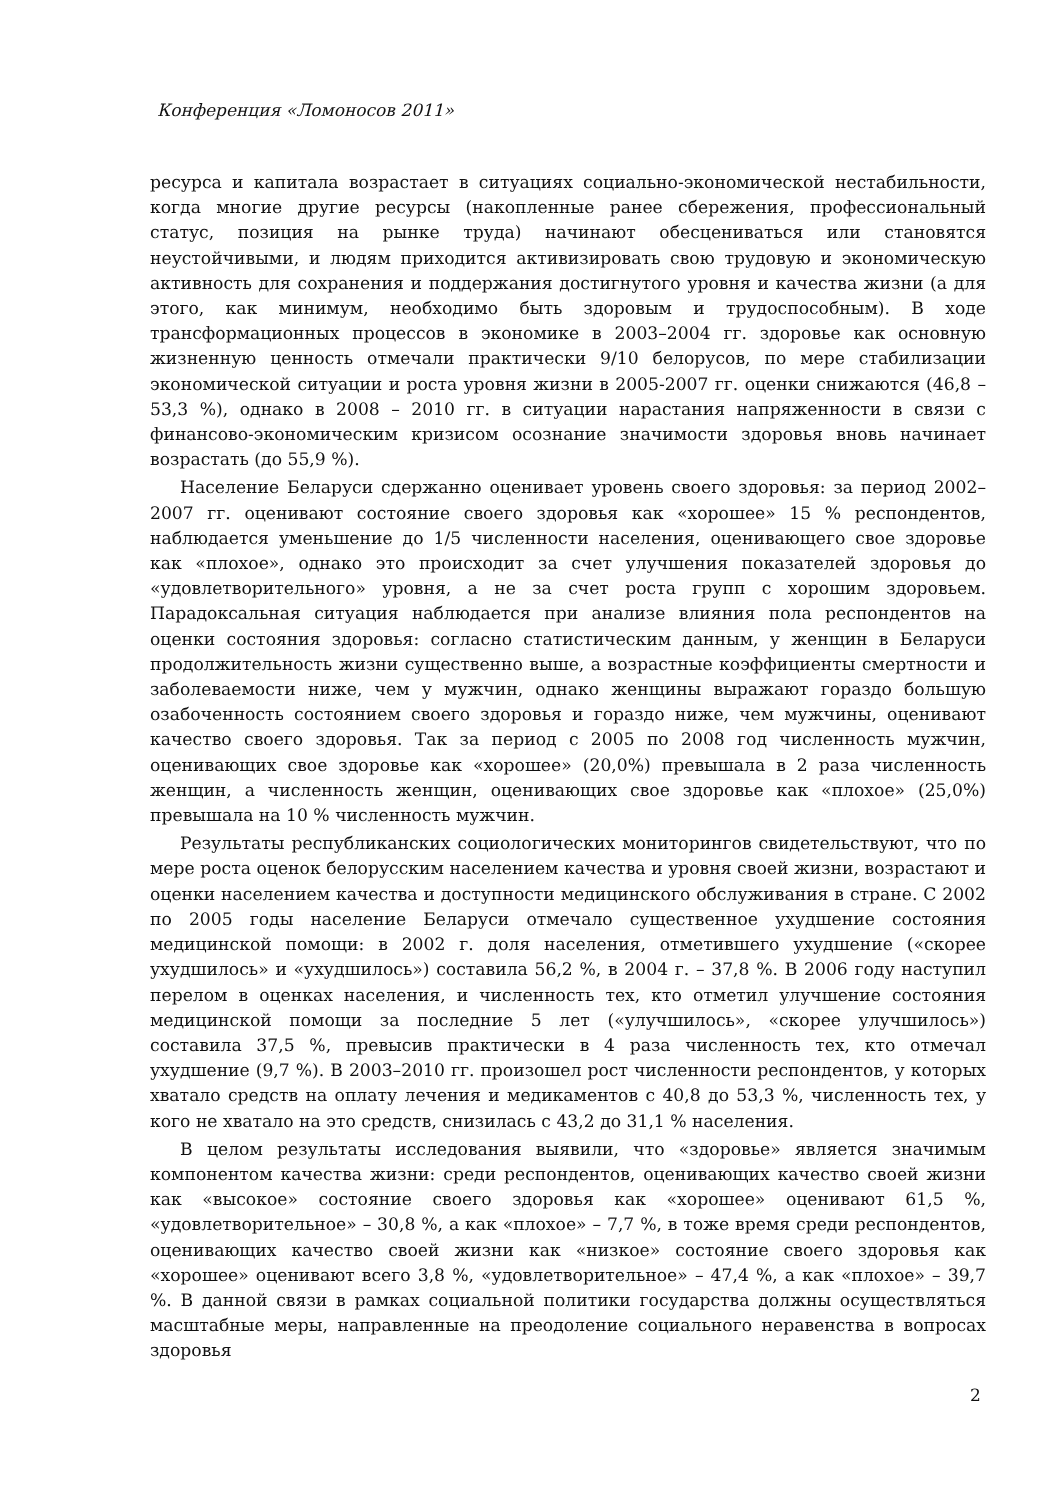Конференция «Ломоносов 2011»
ресурса и капитала возрастает в ситуациях социально-экономической нестабильности, когда многие другие ресурсы (накопленные ранее сбережения, профессиональный статус, позиция на рынке труда) начинают обесцениваться или становятся неустойчивыми, и людям приходится активизировать свою трудовую и экономическую активность для сохранения и поддержания достигнутого уровня и качества жизни (а для этого, как минимум, необходимо быть здоровым и трудоспособным). В ходе трансформационных процессов в экономике в 2003–2004 гг. здоровье как основную жизненную ценность отмечали практически 9/10 белорусов, по мере стабилизации экономической ситуации и роста уровня жизни в 2005-2007 гг. оценки снижаются (46,8 – 53,3 %), однако в 2008 – 2010 гг. в ситуации нарастания напряженности в связи с финансово-экономическим кризисом осознание значимости здоровья вновь начинает возрастать (до 55,9 %).
Население Беларуси сдержанно оценивает уровень своего здоровья: за период 2002–2007 гг. оценивают состояние своего здоровья как «хорошее» 15 % респондентов, наблюдается уменьшение до 1/5 численности населения, оценивающего свое здоровье как «плохое», однако это происходит за счет улучшения показателей здоровья до «удовлетворительного» уровня, а не за счет роста групп с хорошим здоровьем. Парадоксальная ситуация наблюдается при анализе влияния пола респондентов на оценки состояния здоровья: согласно статистическим данным, у женщин в Беларуси продолжительность жизни существенно выше, а возрастные коэффициенты смертности и заболеваемости ниже, чем у мужчин, однако женщины выражают гораздо большую озабоченность состоянием своего здоровья и гораздо ниже, чем мужчины, оценивают качество своего здоровья. Так за период с 2005 по 2008 год численность мужчин, оценивающих свое здоровье как «хорошее» (20,0%) превышала в 2 раза численность женщин, а численность женщин, оценивающих свое здоровье как «плохое» (25,0%) превышала на 10 % численность мужчин.
Результаты республиканских социологических мониторингов свидетельствуют, что по мере роста оценок белорусским населением качества и уровня своей жизни, возрастают и оценки населением качества и доступности медицинского обслуживания в стране. С 2002 по 2005 годы население Беларуси отмечало существенное ухудшение состояния медицинской помощи: в 2002 г. доля населения, отметившего ухудшение («скорее ухудшилось» и «ухудшилось») составила 56,2 %, в 2004 г. – 37,8 %. В 2006 году наступил перелом в оценках населения, и численность тех, кто отметил улучшение состояния медицинской помощи за последние 5 лет («улучшилось», «скорее улучшилось») составила 37,5 %, превысив практически в 4 раза численность тех, кто отмечал ухудшение (9,7 %). В 2003–2010 гг. произошел рост численности респондентов, у которых хватало средств на оплату лечения и медикаментов с 40,8 до 53,3 %, численность тех, у кого не хватало на это средств, снизилась с 43,2 до 31,1 % населения.
В целом результаты исследования выявили, что «здоровье» является значимым компонентом качества жизни: среди респондентов, оценивающих качество своей жизни как «высокое» состояние своего здоровья как «хорошее» оценивают 61,5 %, «удовлетворительное» – 30,8 %, а как «плохое» – 7,7 %, в тоже время среди респондентов, оценивающих качество своей жизни как «низкое» состояние своего здоровья как «хорошее» оценивают всего 3,8 %, «удовлетворительное» – 47,4 %, а как «плохое» – 39,7 %. В данной связи в рамках социальной политики государства должны осуществляться масштабные меры, направленные на преодоление социального неравенства в вопросах здоровья
2